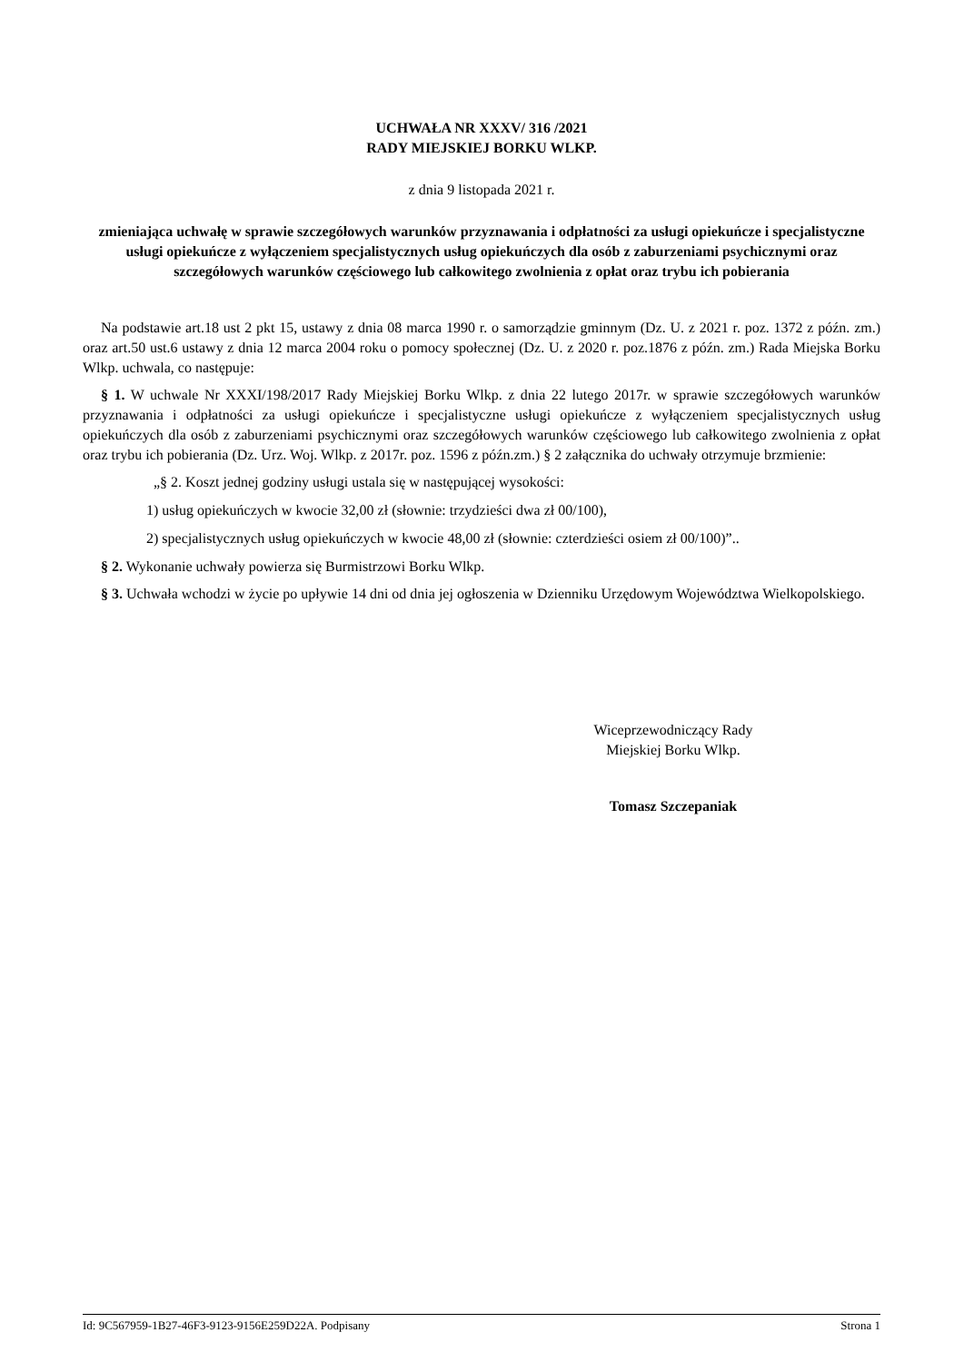UCHWAŁA NR XXXV/ 316 /2021
RADY MIEJSKIEJ BORKU WLKP.
z dnia 9 listopada 2021 r.
zmieniająca uchwałę w sprawie szczegółowych warunków przyznawania i odpłatności za usługi opiekuńcze i specjalistyczne usługi opiekuńcze z wyłączeniem specjalistycznych usług opiekuńczych dla osób z zaburzeniami psychicznymi oraz szczegółowych warunków częściowego lub całkowitego zwolnienia z opłat oraz trybu ich pobierania
Na podstawie art.18 ust 2 pkt 15, ustawy z dnia 08 marca 1990 r. o samorządzie gminnym (Dz. U. z 2021 r. poz. 1372 z późn. zm.) oraz art.50 ust.6 ustawy z dnia 12 marca 2004 roku o pomocy społecznej (Dz. U. z 2020 r. poz.1876 z późn. zm.) Rada Miejska Borku Wlkp. uchwala, co następuje:
§ 1. W uchwale Nr XXXI/198/2017 Rady Miejskiej Borku Wlkp. z dnia 22 lutego 2017r. w sprawie szczegółowych warunków przyznawania i odpłatności za usługi opiekuńcze i specjalistyczne usługi opiekuńcze z wyłączeniem specjalistycznych usług opiekuńczych dla osób z zaburzeniami psychicznymi oraz szczegółowych warunków częściowego lub całkowitego zwolnienia z opłat oraz trybu ich pobierania (Dz. Urz. Woj. Wlkp. z 2017r. poz. 1596 z późn.zm.) § 2 załącznika do uchwały otrzymuje brzmienie:
„§ 2. Koszt jednej godziny usługi ustala się w następującej wysokości:
1) usług opiekuńczych w kwocie 32,00 zł (słownie: trzydzieści dwa zł 00/100),
2) specjalistycznych usług opiekuńczych w kwocie 48,00 zł (słownie: czterdzieści osiem zł 00/100)”..
§ 2. Wykonanie uchwały powierza się Burmistrzowi Borku Wlkp.
§ 3. Uchwała wchodzi w życie po upływie 14 dni od dnia jej ogłoszenia w Dzienniku Urzędowym Województwa Wielkopolskiego.
Wiceprzewodniczący Rady
Miejskiej Borku Wlkp.
Tomasz Szczepaniak
Id: 9C567959-1B27-46F3-9123-9156E259D22A. Podpisany Strona 1